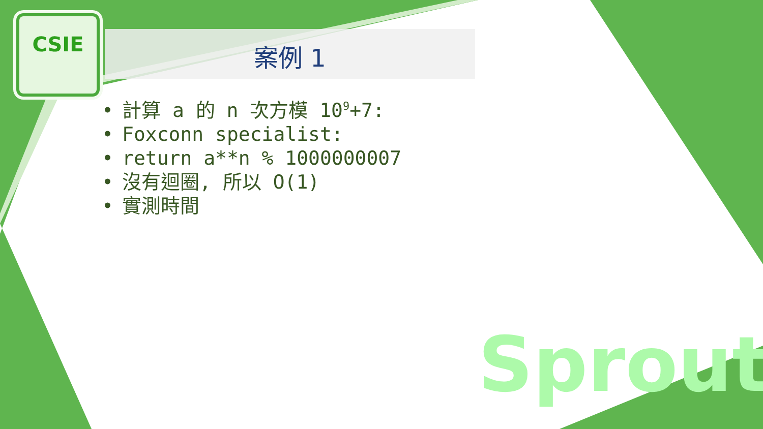CSIE
案例 1
• 計算 a 的 n 次方模 10<sup>9</sup>+7:
• Foxconn specialist:
• return a**n % 1000000007
• 沒有迴圈, 所以 O(1)
• 實測時間
Sprout